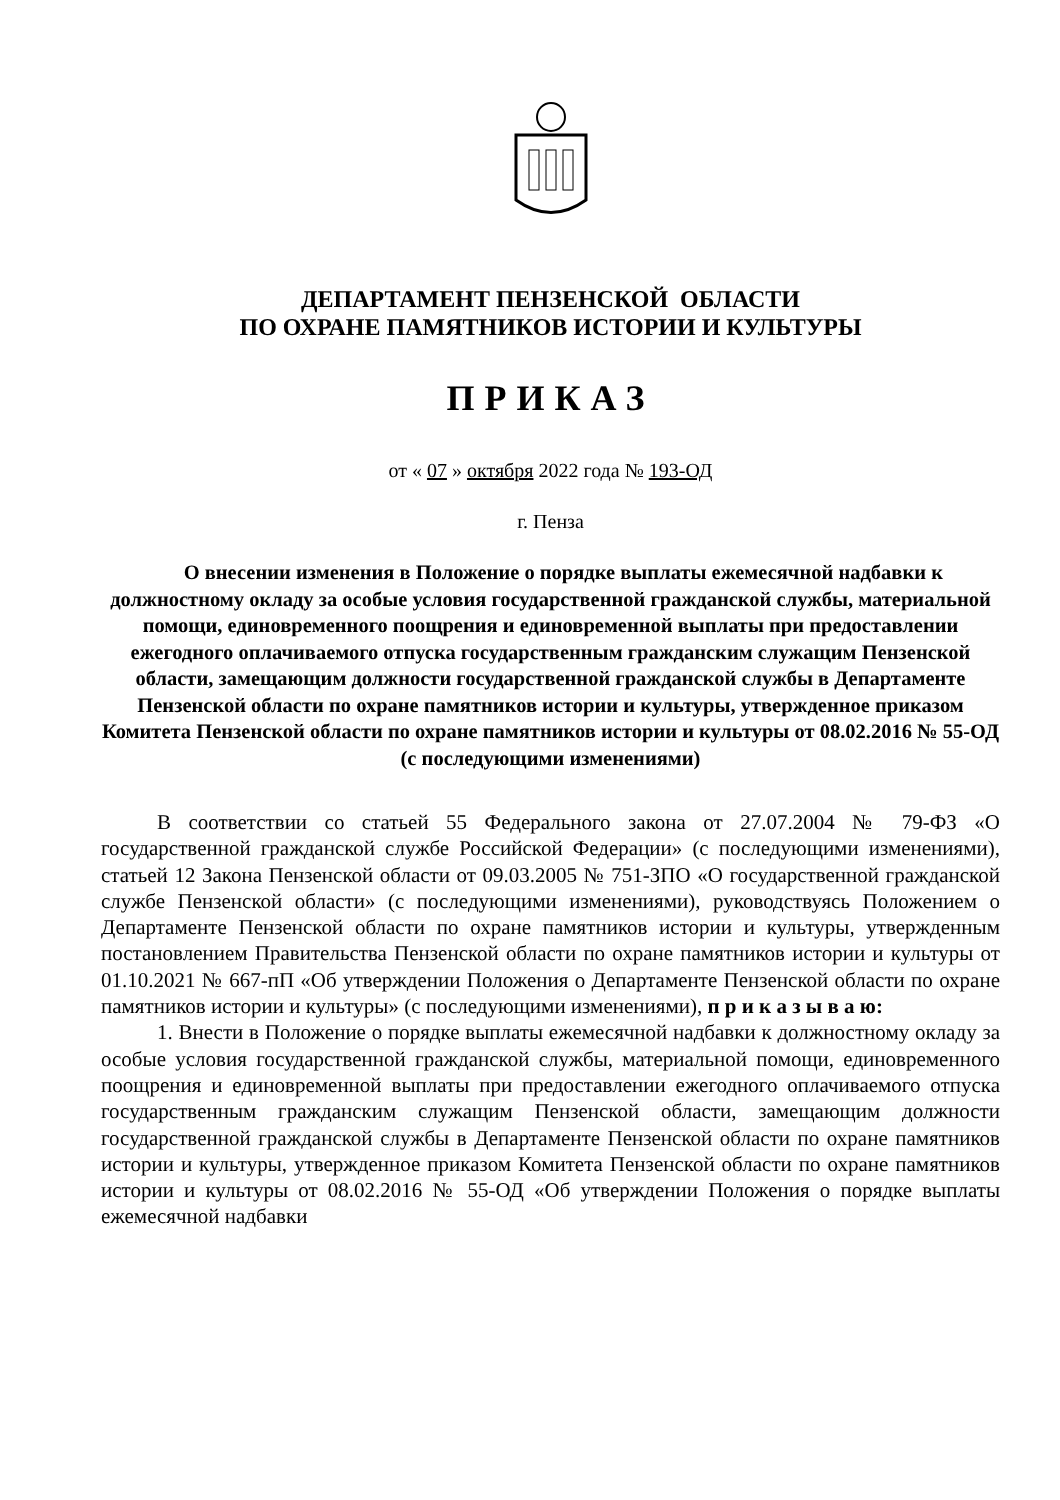ДЕПАРТАМЕНТ ПЕНЗЕНСКОЙ ОБЛАСТИ
ПО ОХРАНЕ ПАМЯТНИКОВ ИСТОРИИ И КУЛЬТУРЫ
ПРИКАЗ
от « 07 » октября 2022 года № 193-ОД
г. Пенза
О внесении изменения в Положение о порядке выплаты ежемесячной надбавки к должностному окладу за особые условия государственной гражданской службы, материальной помощи, единовременного поощрения и единовременной выплаты при предоставлении ежегодного оплачиваемого отпуска государственным гражданским служащим Пензенской области, замещающим должности государственной гражданской службы в Департаменте Пензенской области по охране памятников истории и культуры, утвержденное приказом Комитета Пензенской области по охране памятников истории и культуры от 08.02.2016 № 55-ОД
(с последующими изменениями)
В соответствии со статьей 55 Федерального закона от 27.07.2004 № 79-ФЗ «О государственной гражданской службе Российской Федерации» (с последующими изменениями), статьей 12 Закона Пензенской области от 09.03.2005 № 751-ЗПО «О государственной гражданской службе Пензенской области» (с последующими изменениями), руководствуясь Положением о Департаменте Пензенской области по охране памятников истории и культуры, утвержденным постановлением Правительства Пензенской области по охране памятников истории и культуры от 01.10.2021 № 667-пП «Об утверждении Положения о Департаменте Пензенской области по охране памятников истории и культуры» (с последующими изменениями), п р и к а з ы в а ю:
1. Внести в Положение о порядке выплаты ежемесячной надбавки к должностному окладу за особые условия государственной гражданской службы, материальной помощи, единовременного поощрения и единовременной выплаты при предоставлении ежегодного оплачиваемого отпуска государственным гражданским служащим Пензенской области, замещающим должности государственной гражданской службы в Департаменте Пензенской области по охране памятников истории и культуры, утвержденное приказом Комитета Пензенской области по охране памятников истории и культуры от 08.02.2016 № 55-ОД «Об утверждении Положения о порядке выплаты ежемесячной надбавки